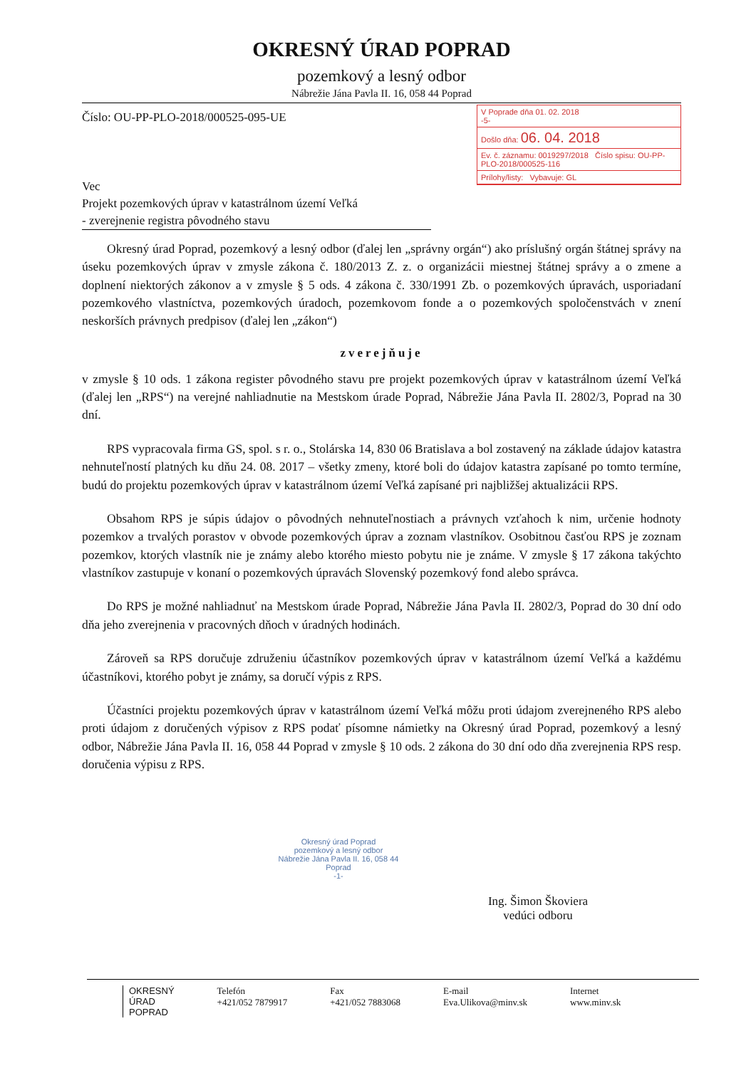OKRESNÝ ÚRAD POPRAD
pozemkový a lesný odbor
Nábrežie Jána Pavla II. 16, 058 44 Poprad
Číslo: OU-PP-PLO-2018/000525-095-UE
V Poprade dňa 01. 02. 2018
-5-
Došlo dňa: 06. 04. 2018
Ev. č. záznamu: 0019297/2018 Číslo spisu: OU-PP-PLO-2018/000525-116
Prílohy/listy: Vybavuje: GL
Vec
Projekt pozemkových úprav v katastrálnom území Veľká
- zverejnenie registra pôvodného stavu
Okresný úrad Poprad, pozemkový a lesný odbor (ďalej len „správny orgán“) ako príslušný orgán štátnej správy na úseku pozemkových úprav v zmysle zákona č. 180/2013 Z. z. o organizácii miestnej štátnej správy a o zmene a doplnení niektorých zákonov a v zmysle § 5 ods. 4 zákona č. 330/1991 Zb. o pozemkových úpravách, usporiadaní pozemkového vlastníctva, pozemkových úradoch, pozemkovom fonde a o pozemkových spoločenstvách v znení neskorších právnych predpisov (ďalej len „zákon“)
zverejňuje
v zmysle § 10 ods. 1 zákona register pôvodného stavu pre projekt pozemkových úprav v katastrálnom území Veľká (ďalej len „RPS“) na verejné nahliadnutie na Mestskom úrade Poprad, Nábrežie Jána Pavla II. 2802/3, Poprad na 30 dní.
RPS vypracovala firma GS, spol. s r. o., Stolárska 14, 830 06 Bratislava a bol zostavený na základe údajov katastra nehnuteľností platných ku dňu 24. 08. 2017 – všetky zmeny, ktoré boli do údajov katastra zapísané po tomto termíne, budú do projektu pozemkových úprav v katastrálnom území Veľká zapísané pri najbližšej aktualizácii RPS.
Obsahom RPS je súpis údajov o pôvodných nehnuteľnostiach a právnych vzťahoch k nim, určenie hodnoty pozemkov a trvalých porastov v obvode pozemkových úprav a zoznam vlastníkov. Osobitnou časťou RPS je zoznam pozemkov, ktorých vlastník nie je známy alebo ktorého miesto pobytu nie je známe. V zmysle § 17 zákona takýchto vlastníkov zastupuje v konaní o pozemkových úpravách Slovenský pozemkový fond alebo správca.
Do RPS je možné nahliadnuť na Mestskom úrade Poprad, Nábrežie Jána Pavla II. 2802/3, Poprad do 30 dní odo dňa jeho zverejnenia v pracovných dňoch v úradných hodinách.
Zároveň sa RPS doručuje združeniu účastníkov pozemkových úprav v katastrálnom území Veľká a každému účastníkovi, ktorého pobyt je známy, sa doručí výpis z RPS.
Účastníci projektu pozemkových úprav v katastrálnom území Veľká môžu proti údajom zverejneného RPS alebo proti údajom z doručených výpisov z RPS podať písomne námietky na Okresný úrad Poprad, pozemkový a lesný odbor, Nábrežie Jána Pavla II. 16, 058 44 Poprad v zmysle § 10 ods. 2 zákona do 30 dní odo dňa zverejnenia RPS resp. doručenia výpisu z RPS.
Ing. Šimon Škoviera
vedúci odboru
Okresný úrad Poprad
pozemkový a lesný odbor
Nábrežie Jána Pavla II. 16, 058 44 Poprad
-1-
OKRESNÝ
ÚRAD
POPRAD
Telefón
+421/052 7879917
Fax
+421/052 7883068
E-mail
Eva.Ulikova@minv.sk
Internet
www.minv.sk